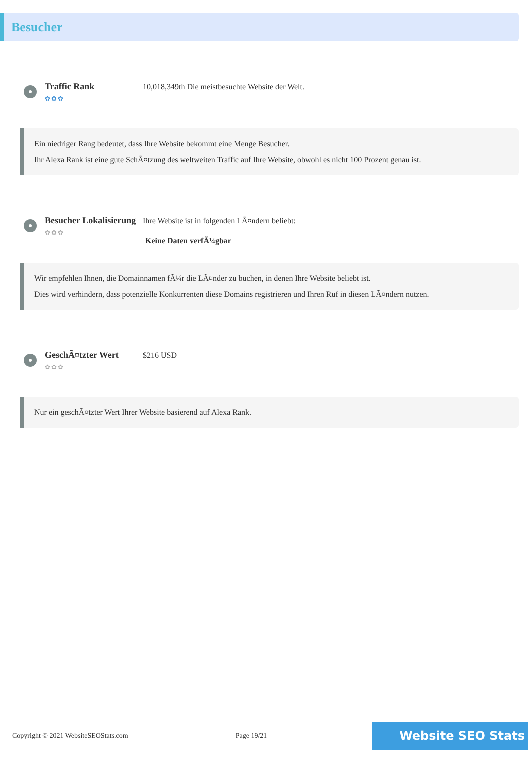Besucher
Traffic Rank
✿✿✿
10,018,349th Die meistbesuchte Website der Welt.
Ein niedriger Rang bedeutet, dass Ihre Website bekommt eine Menge Besucher.
Ihr Alexa Rank ist eine gute SchÃ¤tzung des weltweiten Traffic auf Ihre Website, obwohl es nicht 100 Prozent genau ist.
Besucher Lokalisierung
✿✿✿
Ihre Website ist in folgenden LÃ¤ndern beliebt:
Keine Daten verfÃ¼gbar
Wir empfehlen Ihnen, die Domainnamen fÃ¼r die LÃ¤nder zu buchen, in denen Ihre Website beliebt ist.
Dies wird verhindern, dass potenzielle Konkurrenten diese Domains registrieren und Ihren Ruf in diesen LÃ¤ndern nutzen.
GeschÃ¤tzter Wert
✿✿✿
$216 USD
Nur ein geschÃ¤tzter Wert Ihrer Website basierend auf Alexa Rank.
Copyright © 2021 WebsiteSEOStats.com Page 19/21 Website SEO Stats